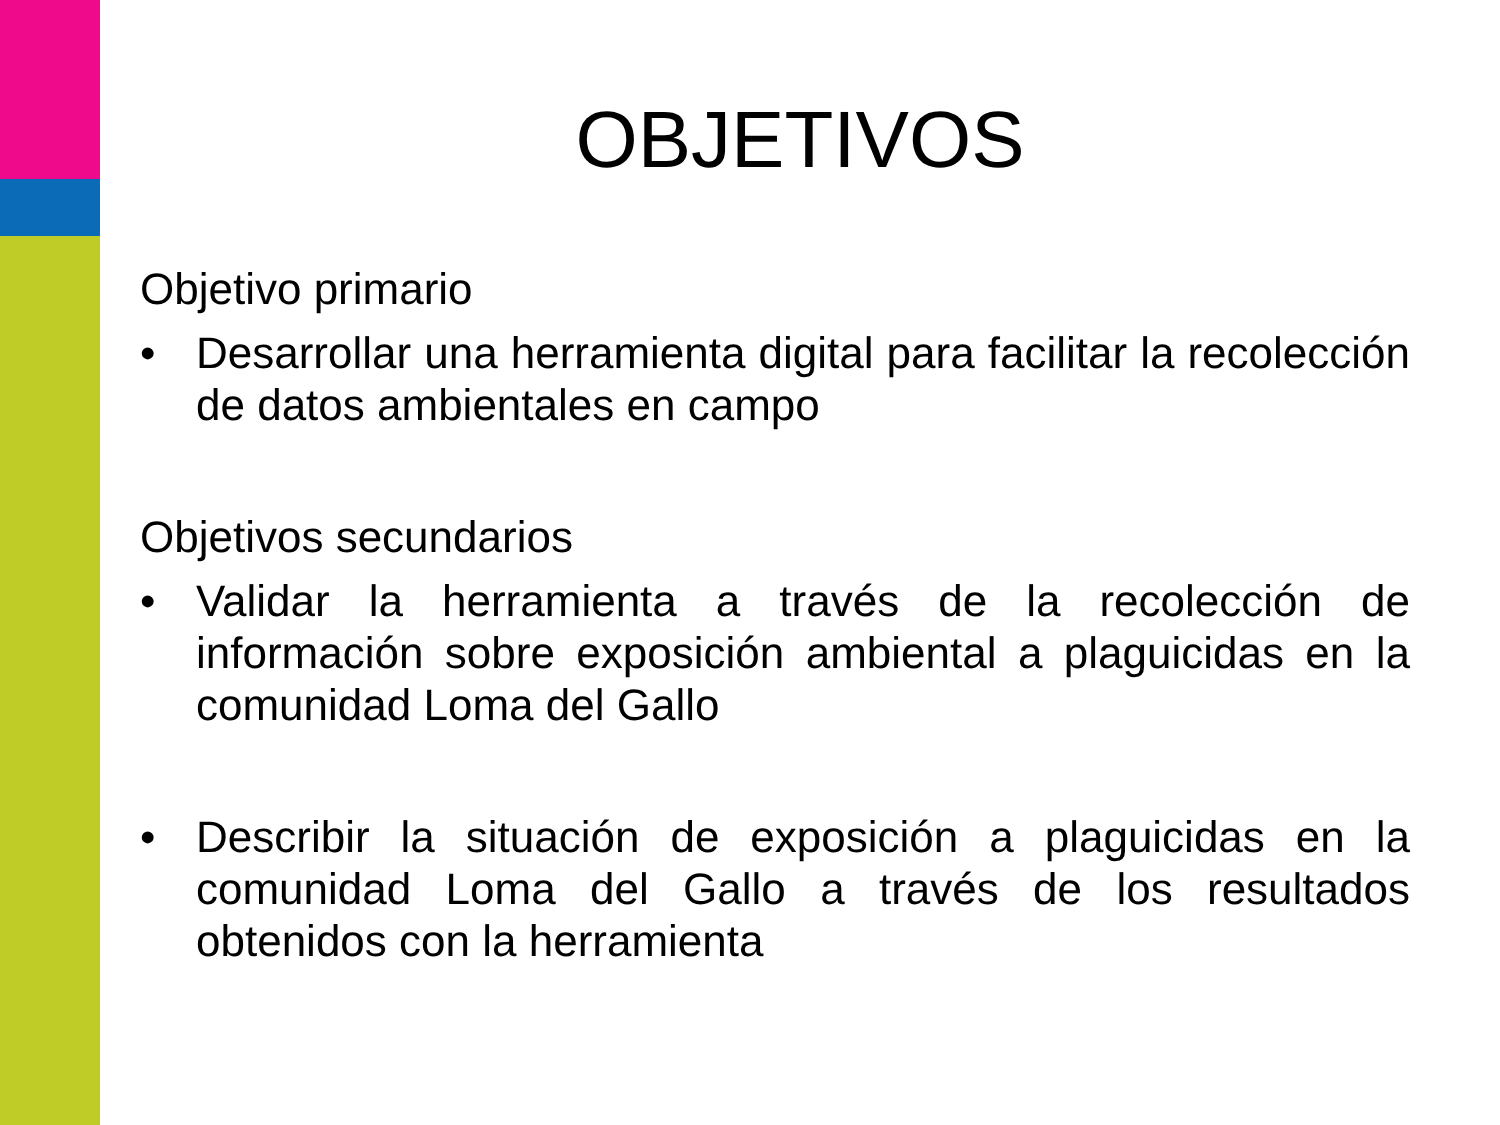OBJETIVOS
Objetivo primario
• Desarrollar una herramienta digital para facilitar la recolección de datos ambientales en campo
Objetivos secundarios
• Validar la herramienta a través de la recolección de información sobre exposición ambiental a plaguicidas en la comunidad Loma del Gallo
• Describir la situación de exposición a plaguicidas en la comunidad Loma del Gallo a través de los resultados obtenidos con la herramienta